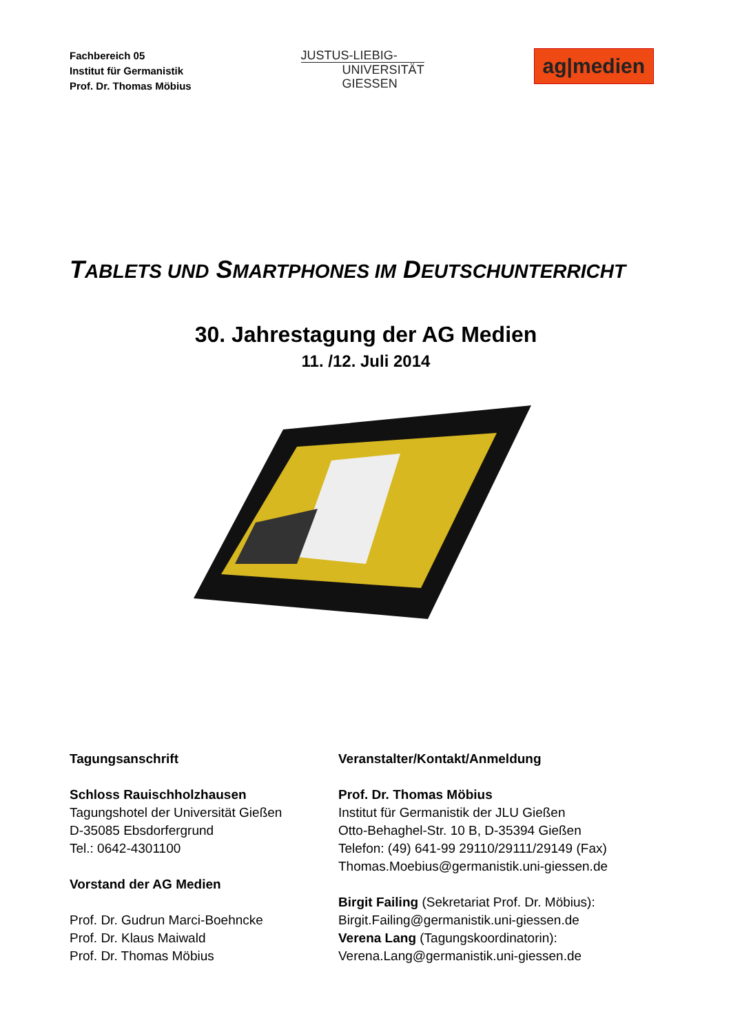Fachbereich 05
Institut für Germanistik
Prof. Dr. Thomas Möbius
JUSTUS-LIEBIG-
UNIVERSITÄT
GIESSEN
ag|medien
TABLETS UND SMARTPHONES IM DEUTSCHUNTERRICHT
30. Jahrestagung der AG Medien
11. /12. Juli 2014
Tagungsanschrift
Schloss Rauischholzhausen
Tagungshotel der Universität Gießen
D-35085 Ebsdorfergrund
Tel.: 0642-4301100
Vorstand der AG Medien
Prof. Dr. Gudrun Marci-Boehncke
Prof. Dr. Klaus Maiwald
Prof. Dr. Thomas Möbius
Veranstalter/Kontakt/Anmeldung
Prof. Dr. Thomas Möbius
Institut für Germanistik der JLU Gießen
Otto-Behaghel-Str. 10 B, D-35394 Gießen
Telefon: (49) 641-99 29110/29111/29149 (Fax)
Thomas.Moebius@germanistik.uni-giessen.de
Birgit Failing (Sekretariat Prof. Dr. Möbius):
Birgit.Failing@germanistik.uni-giessen.de
Verena Lang (Tagungskoordinatorin):
Verena.Lang@germanistik.uni-giessen.de